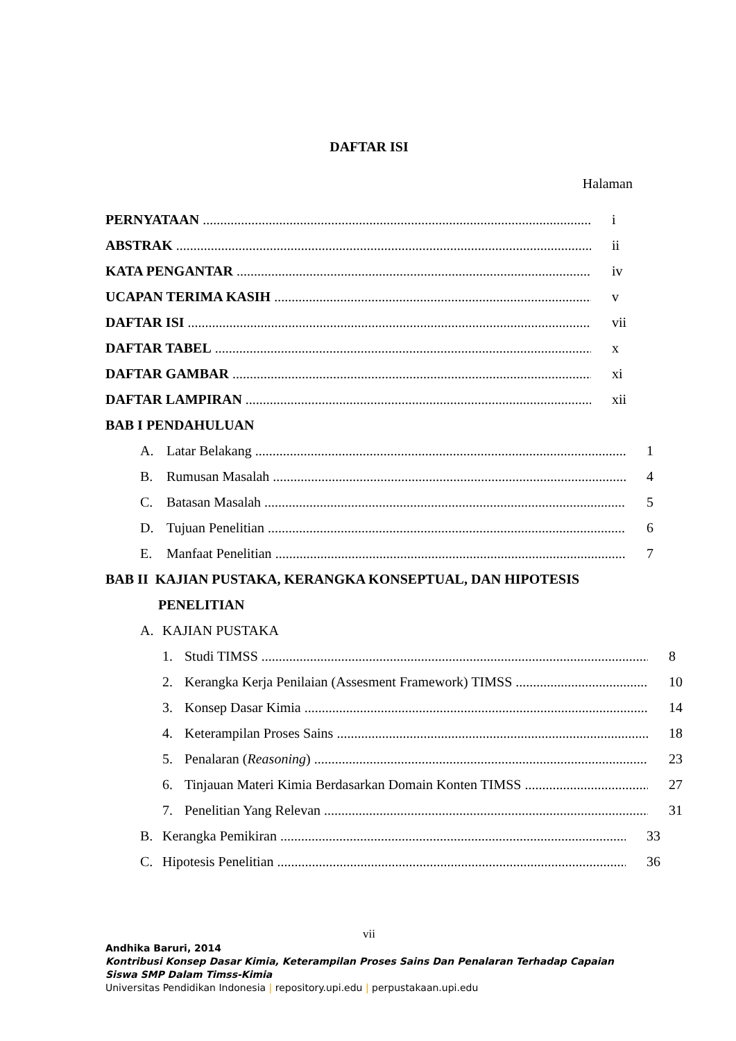DAFTAR ISI
Halaman
PERNYATAAN i
ABSTRAK ii
KATA PENGANTAR iv
UCAPAN TERIMA KASIH v
DAFTAR ISI vii
DAFTAR TABEL x
DAFTAR GAMBAR xi
DAFTAR LAMPIRAN xii
BAB I PENDAHULUAN
A. Latar Belakang 1
B. Rumusan Masalah 4
C. Batasan Masalah 5
D. Tujuan Penelitian 6
E. Manfaat Penelitian 7
BAB II KAJIAN PUSTAKA, KERANGKA KONSEPTUAL, DAN HIPOTESIS
PENELITIAN
A. KAJIAN PUSTAKA
1. Studi TIMSS 8
2. Kerangka Kerja Penilaian (Assesment Framework) TIMSS 10
3. Konsep Dasar Kimia 14
4. Keterampilan Proses Sains 18
5. Penalaran (Reasoning) 23
6. Tinjauan Materi Kimia Berdasarkan Domain Konten TIMSS 27
7. Penelitian Yang Relevan 31
B. Kerangka Pemikiran 33
C. Hipotesis Penelitian 36
vii
Andhika Baruri, 2014
Kontribusi Konsep Dasar Kimia, Keterampilan Proses Sains Dan Penalaran Terhadap Capaian Siswa SMP Dalam Timss-Kimia
Universitas Pendidikan Indonesia | repository.upi.edu | perpustakaan.upi.edu